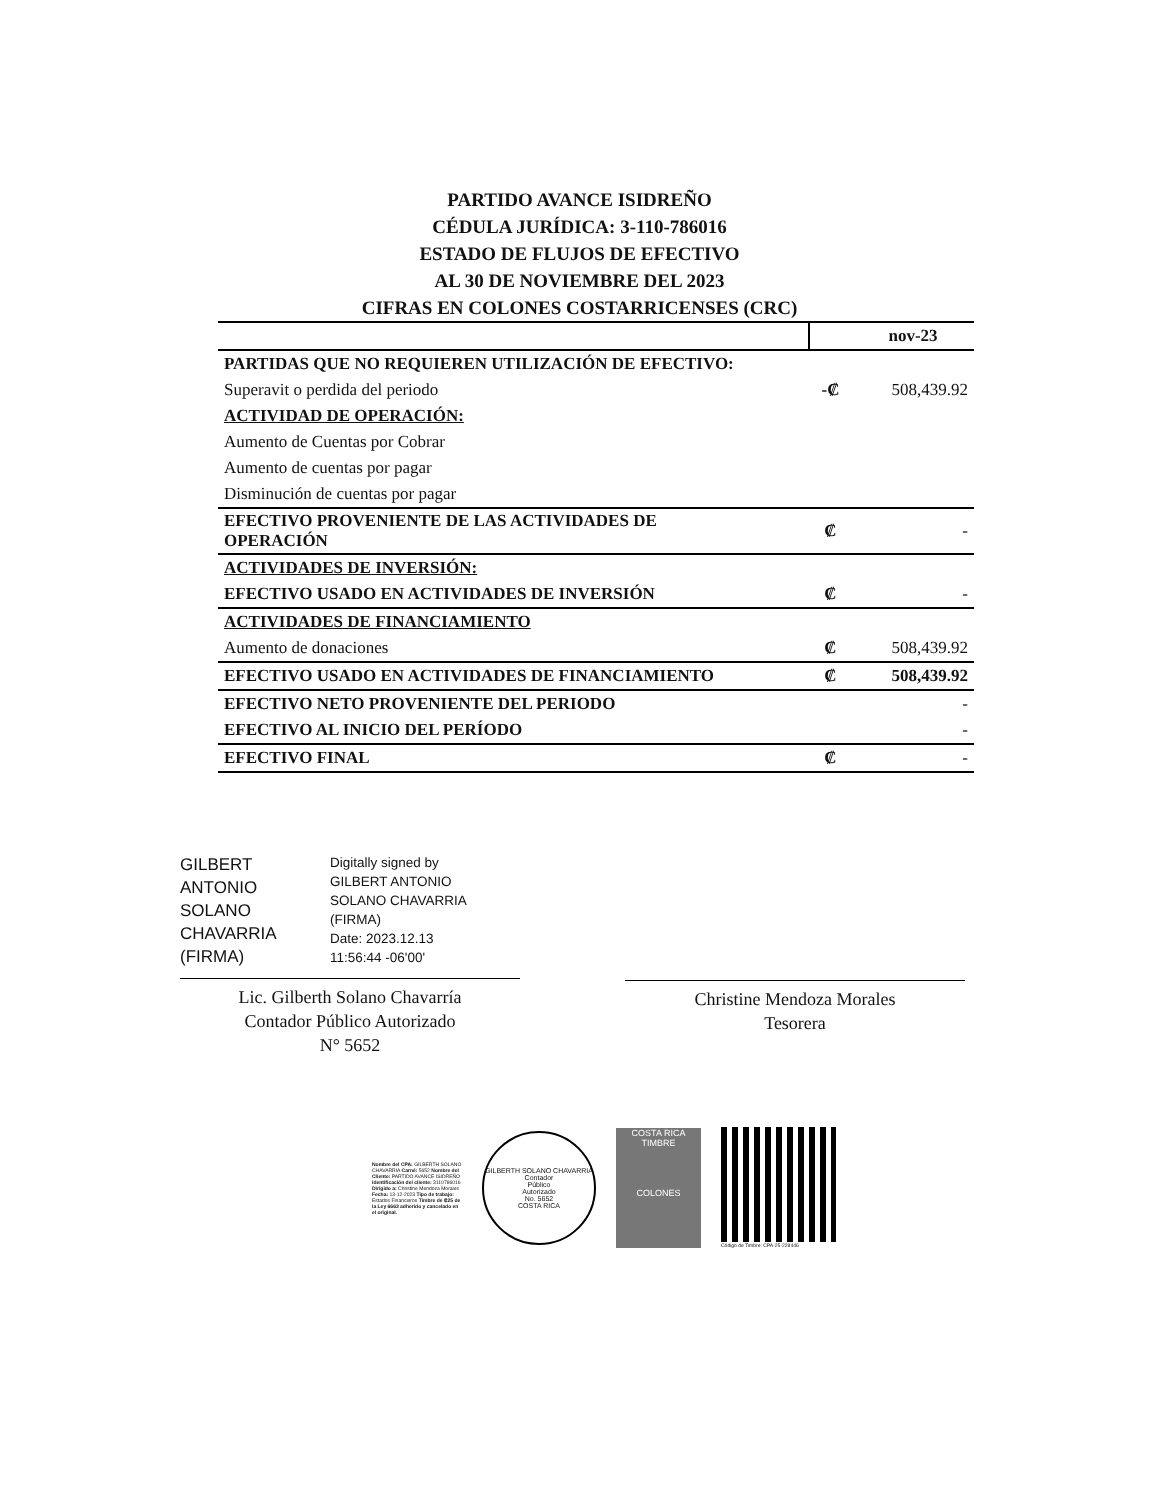PARTIDO AVANCE ISIDREÑO
CÉDULA JURÍDICA: 3-110-786016
ESTADO DE FLUJOS DE EFECTIVO
AL 30 DE NOVIEMBRE DEL 2023
CIFRAS EN COLONES COSTARRICENSES (CRC)
| | | nov-23 |
| PARTIDAS QUE NO REQUIEREN UTILIZACIÓN DE EFECTIVO: | | |
| Superavit o perdida del periodo | -₡ | 508,439.92 |
| ACTIVIDAD DE OPERACIÓN: | | |
| Aumento de Cuentas por Cobrar | | |
| Aumento de cuentas por pagar | | |
| Disminución de cuentas por pagar | | |
| EFECTIVO PROVENIENTE DE LAS ACTIVIDADES DE OPERACIÓN | ₡ | - |
| ACTIVIDADES DE INVERSIÓN: | | |
| EFECTIVO USADO EN ACTIVIDADES DE INVERSIÓN | ₡ | - |
| ACTIVIDADES DE FINANCIAMIENTO | | |
| Aumento de donaciones | ₡ | 508,439.92 |
| EFECTIVO USADO EN ACTIVIDADES DE FINANCIAMIENTO | ₡ | 508,439.92 |
| EFECTIVO NETO PROVENIENTE DEL PERIODO | | - |
| EFECTIVO AL INICIO DEL PERÍODO | | - |
| EFECTIVO FINAL | ₡ | - |
GILBERT
ANTONIO
SOLANO
CHAVARRIA
(FIRMA)
Digitally signed by
GILBERT ANTONIO
SOLANO CHAVARRIA
(FIRMA)
Date: 2023.12.13
11:56:44 -06'00'
Lic. Gilberth Solano Chavarría
Contador Público Autorizado
N° 5652
Christine Mendoza Morales
Tesorera
Nombre del CPA: GILBERTH SOLANO CHAVARRIA Carné: 5652 Nombre del Cliente: PARTIDO AVANCE ISIDREÑO Identificación del cliente: 3110786016 Dirigido a: Christine Mendoza Morales Fecha: 13-12-2023 Tipo de trabajo: Estados Financieros Timbre de ₡25 de la Ley 6663 adherido y cancelado en el original.
GILBERTH SOLANO CHAVARRIA
Contador
Público
Autorizado
No. 5652
COSTA RICA
COSTA RICA
TIMBRE
COLONES
Código de Timbre: CPA-25-228446